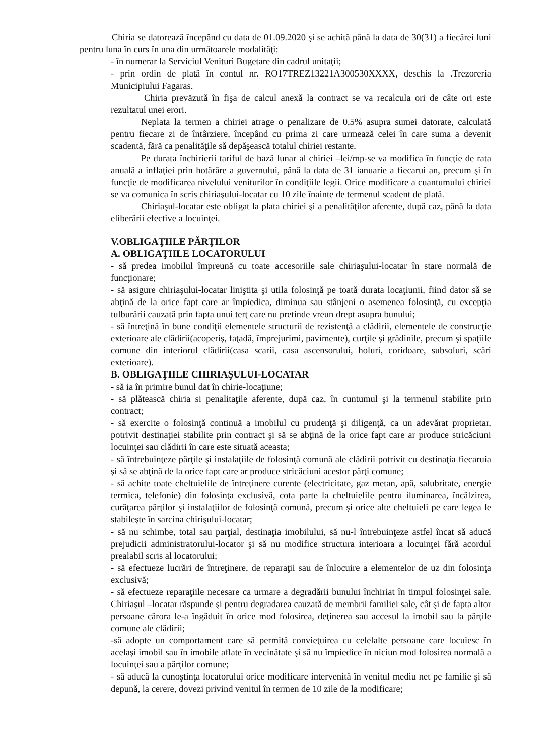Chiria se datorează începând cu data de 01.09.2020 şi se achită până la data de 30(31) a fiecărei luni pentru luna în curs în una din următoarele modalităţi:
- în numerar la Serviciul Venituri Bugetare din cadrul unitaţii;
- prin ordin de plată în contul nr. RO17TREZ13221A300530XXXX, deschis la .Trezoreria Municipiului Fagaras.
Chiria prevăzută în fişa de calcul anexă la contract se va recalcula ori de câte ori este rezultatul unei erori.
Neplata la termen a chiriei atrage o penalizare de 0,5% asupra sumei datorate, calculată pentru fiecare zi de întârziere, începând cu prima zi care urmează celei în care suma a devenit scadentă, fără ca penalităţile să depăşească totalul chiriei restante.
Pe durata închirierii tariful de bază lunar al chiriei –lei/mp-se va modifica în funcţie de rata anuală a inflaţiei prin hotărâre a guvernului, până la data de 31 ianuarie a fiecarui an, precum şi în funcţie de modificarea nivelului veniturilor în condiţiile legii. Orice modificare a cuantumului chiriei se va comunica în scris chiriaşului-locatar cu 10 zile înainte de termenul scadent de plată.
Chiriaşul-locatar este obligat la plata chiriei şi a penalităţilor aferente, după caz, până la data eliberării efective a locuinţei.
V.OBLIGAŢIILE PĂRŢILOR
A. OBLIGAŢIILE LOCATORULUI
- să predea imobilul împreună cu toate accesoriile sale chiriaşului-locatar în stare normală de funcţionare;
- să asigure chiriaşului-locatar liniştita şi utila folosinţă pe toată durata locaţiunii, fiind dator să se abţină de la orice fapt care ar împiedica, diminua sau stânjeni o asemenea folosinţă, cu excepţia tulburării cauzată prin fapta unui terţ care nu pretinde vreun drept asupra bunului;
- să întreţină în bune condiţii elementele structurii de rezistenţă a clădirii, elementele de construcţie exterioare ale clădirii(acoperiş, faţadă, împrejurimi, pavimente), curţile şi grădinile, precum şi spaţiile comune din interiorul clădirii(casa scarii, casa ascensorului, holuri, coridoare, subsoluri, scări exterioare).
B. OBLIGAŢIILE CHIRIAŞULUI-LOCATAR
- să ia în primire bunul dat în chirie-locaţiune;
- să plătească chiria si penalitaţile aferente, după caz, în cuntumul şi la termenul stabilite prin contract;
- să exercite o folosinţă continuă a imobilul cu prudenţă şi diligenţă, ca un adevărat proprietar, potrivit destinaţiei stabilite prin contract şi să se abţină de la orice fapt care ar produce stricăciuni locuinţei sau clădirii în care este situată aceasta;
- să întrebuinţeze părţile şi instalaţiile de folosinţă comună ale clădirii potrivit cu destinaţia fiecaruia şi să se abţină de la orice fapt care ar produce stricăciuni acestor părţi comune;
- să achite toate cheltuielile de întreţinere curente (electricitate, gaz metan, apă, salubritate, energie termica, telefonie) din folosinţa exclusivă, cota parte la cheltuielile pentru iluminarea, încălzirea, curăţarea părţilor şi instalaţiilor de folosinţă comună, precum şi orice alte cheltuieli pe care legea le stabileşte în sarcina chirişului-locatar;
- să nu schimbe, total sau parţial, destinaţia imobilului, să nu-l întrebuinţeze astfel încat să aducă prejudicii administratorului-locator şi să nu modifice structura interioara a locuinţei fără acordul prealabil scris al locatorului;
- să efectueze lucrări de întreţinere, de reparaţii sau de înlocuire a elementelor de uz din folosinţa exclusivă;
- să efectueze reparaţiile necesare ca urmare a degradării bunului închiriat în timpul folosinţei sale. Chiriaşul –locatar răspunde şi pentru degradarea cauzată de membrii familiei sale, cât şi de fapta altor persoane cărora le-a îngăduit în orice mod folosirea, deţinerea sau accesul la imobil sau la părţile comune ale clădirii;
-să adopte un comportament care să permită convieţuirea cu celelalte persoane care locuiesc în acelaşi imobil sau în imobile aflate în vecinătate şi să nu împiedice în niciun mod folosirea normală a locuinţei sau a părţilor comune;
- să aducă la cunoştinţa locatorului orice modificare intervenită în venitul mediu net pe familie şi să depună, la cerere, dovezi privind venitul în termen de 10 zile de la modificare;